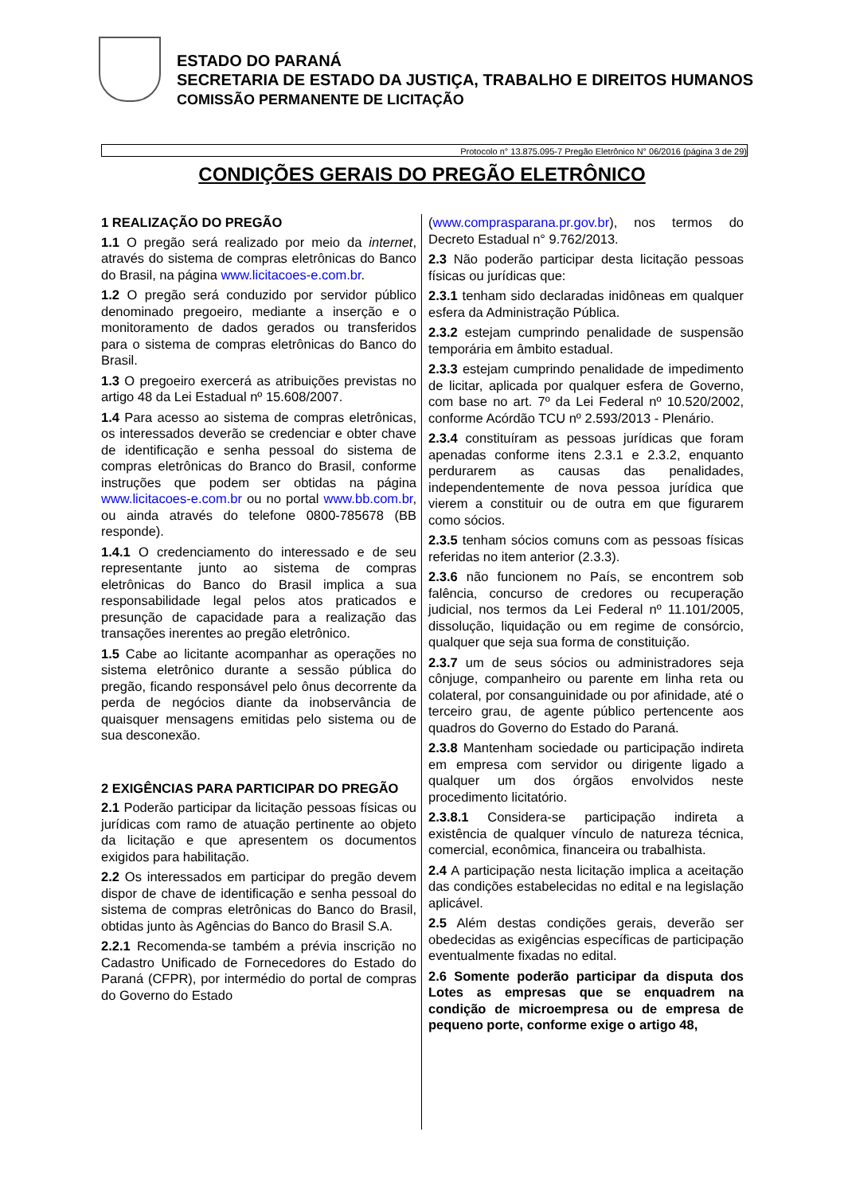ESTADO DO PARANÁ
SECRETARIA DE ESTADO DA JUSTIÇA, TRABALHO E DIREITOS HUMANOS
COMISSÃO PERMANENTE DE LICITAÇÃO
Protocolo n° 13.875.095-7 Pregão Eletrônico N° 06/2016 (página 3 de 29)
CONDIÇÕES GERAIS DO PREGÃO ELETRÔNICO
1 REALIZAÇÃO DO PREGÃO
1.1 O pregão será realizado por meio da internet, através do sistema de compras eletrônicas do Banco do Brasil, na página www.licitacoes-e.com.br.
1.2 O pregão será conduzido por servidor público denominado pregoeiro, mediante a inserção e o monitoramento de dados gerados ou transferidos para o sistema de compras eletrônicas do Banco do Brasil.
1.3 O pregoeiro exercerá as atribuições previstas no artigo 48 da Lei Estadual nº 15.608/2007.
1.4 Para acesso ao sistema de compras eletrônicas, os interessados deverão se credenciar e obter chave de identificação e senha pessoal do sistema de compras eletrônicas do Branco do Brasil, conforme instruções que podem ser obtidas na página www.licitacoes-e.com.br ou no portal www.bb.com.br, ou ainda através do telefone 0800-785678 (BB responde).
1.4.1 O credenciamento do interessado e de seu representante junto ao sistema de compras eletrônicas do Banco do Brasil implica a sua responsabilidade legal pelos atos praticados e presunção de capacidade para a realização das transações inerentes ao pregão eletrônico.
1.5 Cabe ao licitante acompanhar as operações no sistema eletrônico durante a sessão pública do pregão, ficando responsável pelo ônus decorrente da perda de negócios diante da inobservância de quaisquer mensagens emitidas pelo sistema ou de sua desconexão.
2 EXIGÊNCIAS PARA PARTICIPAR DO PREGÃO
2.1 Poderão participar da licitação pessoas físicas ou jurídicas com ramo de atuação pertinente ao objeto da licitação e que apresentem os documentos exigidos para habilitação.
2.2 Os interessados em participar do pregão devem dispor de chave de identificação e senha pessoal do sistema de compras eletrônicas do Banco do Brasil, obtidas junto às Agências do Banco do Brasil S.A.
2.2.1 Recomenda-se também a prévia inscrição no Cadastro Unificado de Fornecedores do Estado do Paraná (CFPR), por intermédio do portal de compras do Governo do Estado
(www.comprasparana.pr.gov.br), nos termos do Decreto Estadual n° 9.762/2013.
2.3 Não poderão participar desta licitação pessoas físicas ou jurídicas que:
2.3.1 tenham sido declaradas inidôneas em qualquer esfera da Administração Pública.
2.3.2 estejam cumprindo penalidade de suspensão temporária em âmbito estadual.
2.3.3 estejam cumprindo penalidade de impedimento de licitar, aplicada por qualquer esfera de Governo, com base no art. 7º da Lei Federal nº 10.520/2002, conforme Acórdão TCU nº 2.593/2013 - Plenário.
2.3.4 constituíram as pessoas jurídicas que foram apenadas conforme itens 2.3.1 e 2.3.2, enquanto perdurarem as causas das penalidades, independentemente de nova pessoa jurídica que vierem a constituir ou de outra em que figurarem como sócios.
2.3.5 tenham sócios comuns com as pessoas físicas referidas no item anterior (2.3.3).
2.3.6 não funcionem no País, se encontrem sob falência, concurso de credores ou recuperação judicial, nos termos da Lei Federal nº 11.101/2005, dissolução, liquidação ou em regime de consórcio, qualquer que seja sua forma de constituição.
2.3.7 um de seus sócios ou administradores seja cônjuge, companheiro ou parente em linha reta ou colateral, por consanguinidade ou por afinidade, até o terceiro grau, de agente público pertencente aos quadros do Governo do Estado do Paraná.
2.3.8 Mantenham sociedade ou participação indireta em empresa com servidor ou dirigente ligado a qualquer um dos órgãos envolvidos neste procedimento licitatório.
2.3.8.1 Considera-se participação indireta a existência de qualquer vínculo de natureza técnica, comercial, econômica, financeira ou trabalhista.
2.4 A participação nesta licitação implica a aceitação das condições estabelecidas no edital e na legislação aplicável.
2.5 Além destas condições gerais, deverão ser obedecidas as exigências específicas de participação eventualmente fixadas no edital.
2.6 Somente poderão participar da disputa dos Lotes as empresas que se enquadrem na condição de microempresa ou de empresa de pequeno porte, conforme exige o artigo 48,